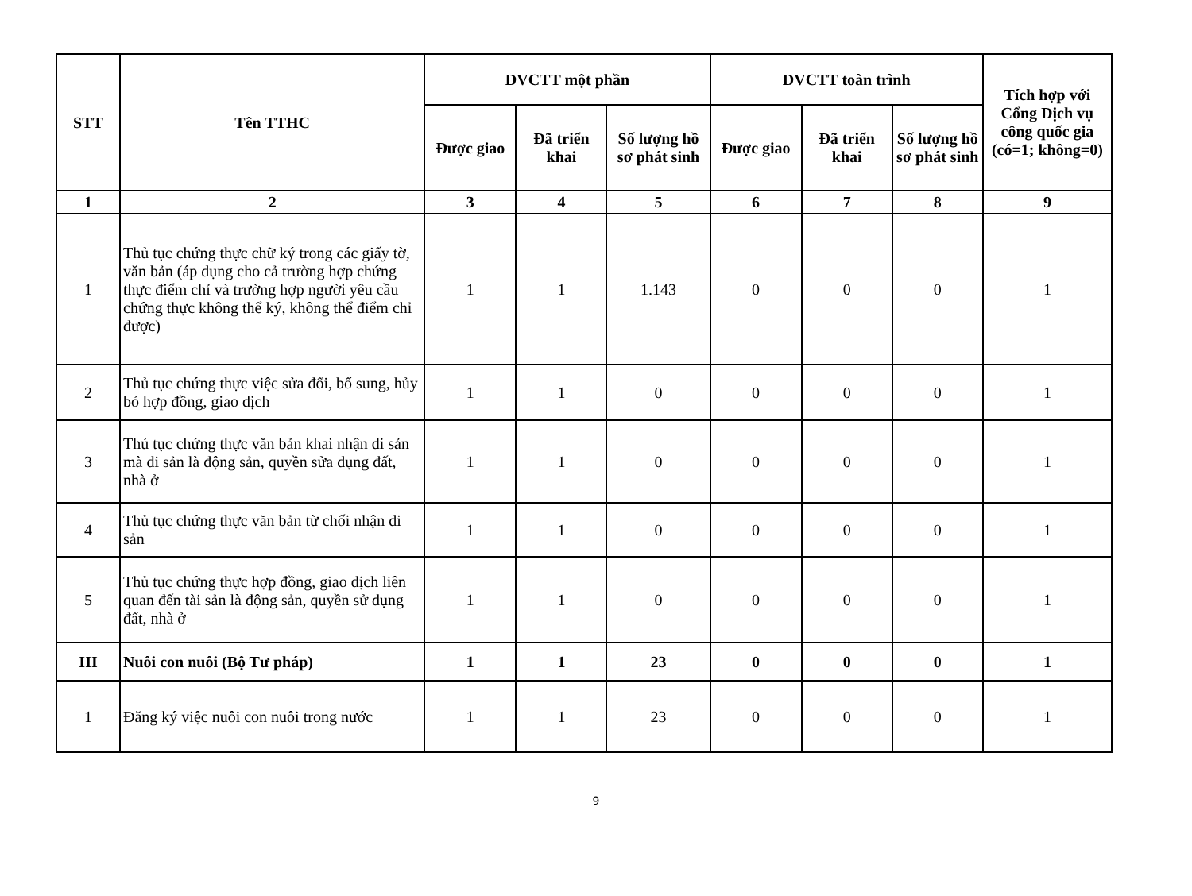| STT | Tên TTHC | DVCTT một phần | | | DVCTT toàn trình | | | Tích hợp với Cổng Dịch vụ công quốc gia (có=1; không=0) |
| --- | --- | --- | --- | --- | --- | --- | --- | --- |
| | | Được giao | Đã triển khai | Số lượng hồ sơ phát sinh | Được giao | Đã triển khai | Số lượng hồ sơ phát sinh | |
| 1 | 2 | 3 | 4 | 5 | 6 | 7 | 8 | 9 |
| 1 | Thủ tục chứng thực chữ ký trong các giấy tờ, văn bản (áp dụng cho cả trường hợp chứng thực điểm chỉ và trường hợp người yêu cầu chứng thực không thể ký, không thể điểm chỉ được) | 1 | 1 | 1.143 | 0 | 0 | 0 | 1 |
| 2 | Thủ tục chứng thực việc sửa đổi, bổ sung, hủy bỏ hợp đồng, giao dịch | 1 | 1 | 0 | 0 | 0 | 0 | 1 |
| 3 | Thủ tục chứng thực văn bản khai nhận di sản mà di sản là động sản, quyền sửa dụng đất, nhà ở | 1 | 1 | 0 | 0 | 0 | 0 | 1 |
| 4 | Thủ tục chứng thực văn bản từ chối nhận di sản | 1 | 1 | 0 | 0 | 0 | 0 | 1 |
| 5 | Thủ tục chứng thực hợp đồng, giao dịch liên quan đến tài sản là động sản, quyền sử dụng đất, nhà ở | 1 | 1 | 0 | 0 | 0 | 0 | 1 |
| III | Nuôi con nuôi (Bộ Tư pháp) | 1 | 1 | 23 | 0 | 0 | 0 | 1 |
| 1 | Đăng ký việc nuôi con nuôi trong nước | 1 | 1 | 23 | 0 | 0 | 0 | 1 |
9